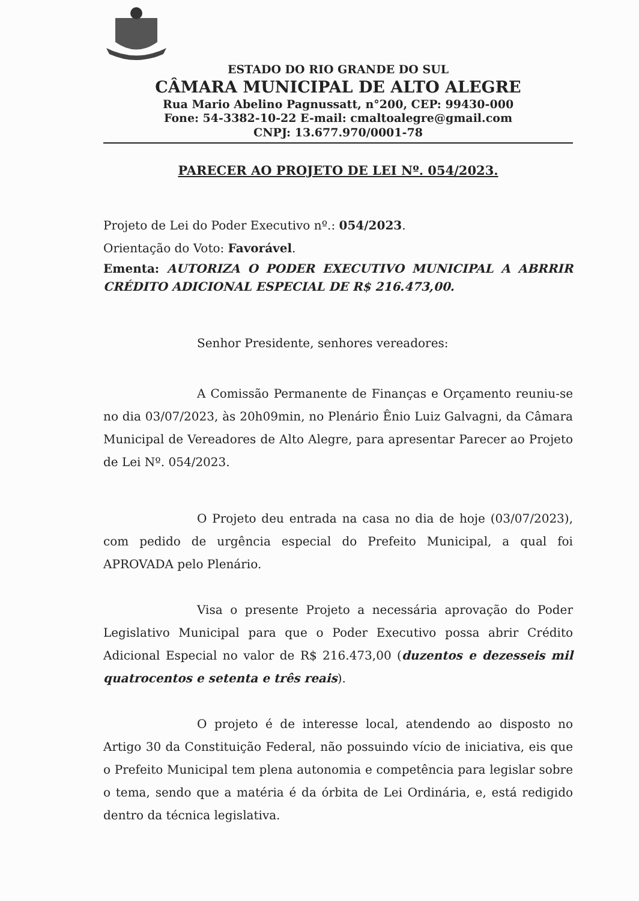ESTADO DO RIO GRANDE DO SUL
CÂMARA MUNICIPAL DE ALTO ALEGRE
Rua Mario Abelino Pagnussatt, n°200, CEP: 99430-000
Fone: 54-3382-10-22 E-mail: cmaltoalegre@gmail.com
CNPJ: 13.677.970/0001-78
PARECER AO PROJETO DE LEI Nº. 054/2023.
Projeto de Lei do Poder Executivo nº.: 054/2023.
Orientação do Voto: Favorável.
Ementa: AUTORIZA O PODER EXECUTIVO MUNICIPAL A ABRRIR CRÉDITO ADICIONAL ESPECIAL DE R$ 216.473,00.
Senhor Presidente, senhores vereadores:
A Comissão Permanente de Finanças e Orçamento reuniu-se no dia 03/07/2023, às 20h09min, no Plenário Ênio Luiz Galvagni, da Câmara Municipal de Vereadores de Alto Alegre, para apresentar Parecer ao Projeto de Lei Nº. 054/2023.
O Projeto deu entrada na casa no dia de hoje (03/07/2023), com pedido de urgência especial do Prefeito Municipal, a qual foi APROVADA pelo Plenário.
Visa o presente Projeto a necessária aprovação do Poder Legislativo Municipal para que o Poder Executivo possa abrir Crédito Adicional Especial no valor de R$ 216.473,00 (duzentos e dezesseis mil quatrocentos e setenta e três reais).
O projeto é de interesse local, atendendo ao disposto no Artigo 30 da Constituição Federal, não possuindo vício de iniciativa, eis que o Prefeito Municipal tem plena autonomia e competência para legislar sobre o tema, sendo que a matéria é da órbita de Lei Ordinária, e, está redigido dentro da técnica legislativa.